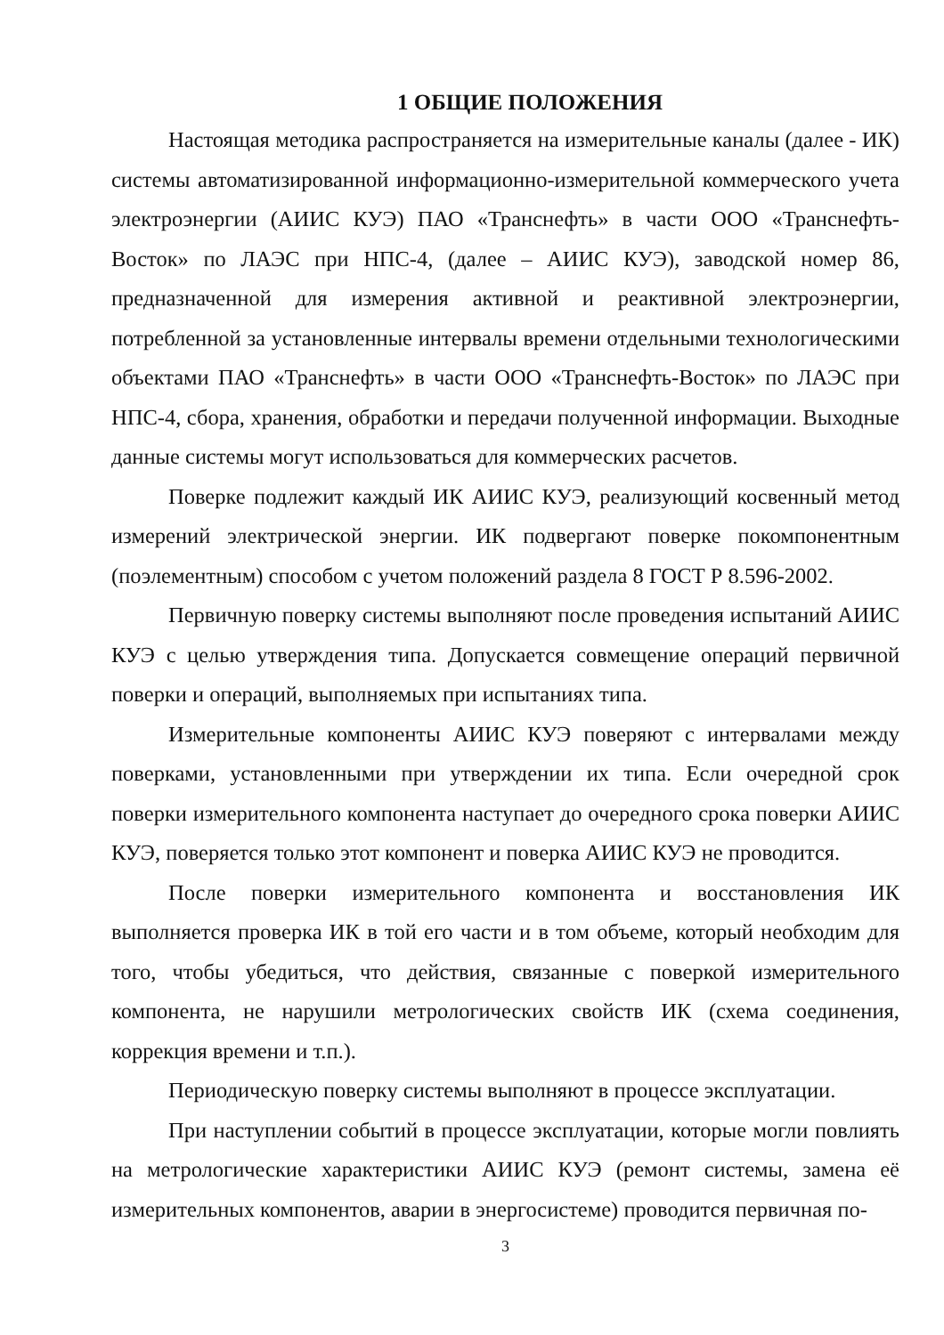1 ОБЩИЕ ПОЛОЖЕНИЯ
Настоящая методика распространяется на измерительные каналы (далее - ИК) системы автоматизированной информационно-измерительной коммерческого учета электроэнергии (АИИС КУЭ) ПАО «Транснефть» в части ООО «Транснефть-Восток» по ЛАЭС при НПС-4, (далее – АИИС КУЭ), заводской номер 86, предназначенной для измерения активной и реактивной электроэнергии, потребленной за установленные интервалы времени отдельными технологическими объектами ПАО «Транснефть» в части ООО «Транснефть-Восток» по ЛАЭС при НПС-4, сбора, хранения, обработки и передачи полученной информации. Выходные данные системы могут использоваться для коммерческих расчетов.
Поверке подлежит каждый ИК АИИС КУЭ, реализующий косвенный метод измерений электрической энергии. ИК подвергают поверке покомпонентным (поэлементным) способом с учетом положений раздела 8 ГОСТ Р 8.596-2002.
Первичную поверку системы выполняют после проведения испытаний АИИС КУЭ с целью утверждения типа. Допускается совмещение операций первичной поверки и операций, выполняемых при испытаниях типа.
Измерительные компоненты АИИС КУЭ поверяют с интервалами между поверками, установленными при утверждении их типа. Если очередной срок поверки измерительного компонента наступает до очередного срока поверки АИИС КУЭ, поверяется только этот компонент и поверка АИИС КУЭ не проводится.
После поверки измерительного компонента и восстановления ИК выполняется проверка ИК в той его части и в том объеме, который необходим для того, чтобы убедиться, что действия, связанные с поверкой измерительного компонента, не нарушили метрологических свойств ИК (схема соединения, коррекция времени и т.п.).
Периодическую поверку системы выполняют в процессе эксплуатации.
При наступлении событий в процессе эксплуатации, которые могли повлиять на метрологические характеристики АИИС КУЭ (ремонт системы, замена её измерительных компонентов, аварии в энергосистеме) проводится первичная по-
3